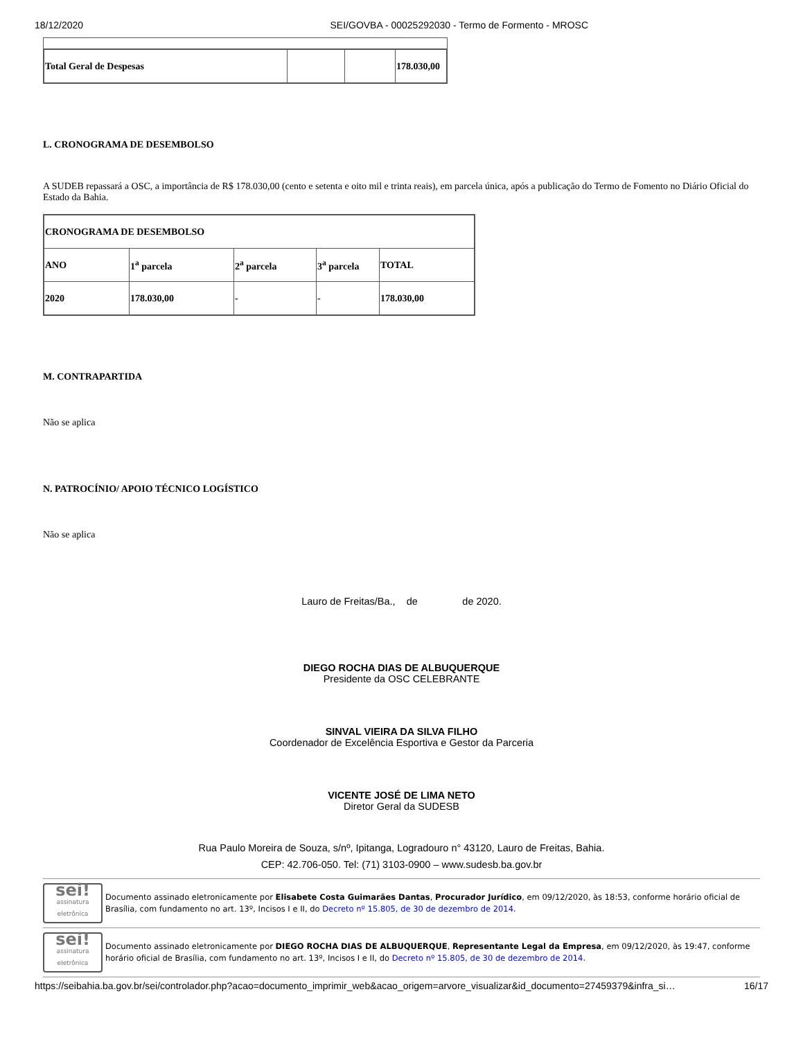18/12/2020 SEI/GOVBA - 00025292030 - Termo de Formento - MROSC
| Total Geral de Despesas | | | 178.030,00 |
L. CRONOGRAMA DE DESEMBOLSO
A SUDEB repassará a OSC, a importância de R$ 178.030,00 (cento e setenta e oito mil e trinta reais), em parcela única, após a publicação do Termo de Fomento no Diário Oficial do Estado da Bahia.
| CRONOGRAMA DE DESEMBOLSO | | | | |
| ANO | 1<sup>a</sup> parcela | 2<sup>a</sup> parcela | 3<sup>a</sup> parcela | TOTAL |
| 2020 | 178.030,00 | - | - | 178.030,00 |
M. CONTRAPARTIDA
Não se aplica
N. PATROCÍNIO/ APOIO TÉCNICO LOGÍSTICO
Não se aplica
Lauro de Freitas/Ba., de de 2020.
DIEGO ROCHA DIAS DE ALBUQUERQUE
Presidente da OSC CELEBRANTE
SINVAL VIEIRA DA SILVA FILHO
Coordenador de Excelência Esportiva e Gestor da Parceria
VICENTE JOSÉ DE LIMA NETO
Diretor Geral da SUDESB
Rua Paulo Moreira de Souza, s/nº, Ipitanga, Logradouro n° 43120, Lauro de Freitas, Bahia.
CEP: 42.706-050. Tel: (71) 3103-0900 – www.sudesb.ba.gov.br
sei!
assinatura eletrônica
Documento assinado eletronicamente por Elisabete Costa Guimarães Dantas, Procurador Jurídico, em 09/12/2020, às 18:53, conforme horário oficial de Brasília, com fundamento no art. 13º, Incisos I e II, do Decreto nº 15.805, de 30 de dezembro de 2014.
sei!
assinatura eletrônica
Documento assinado eletronicamente por DIEGO ROCHA DIAS DE ALBUQUERQUE, Representante Legal da Empresa, em 09/12/2020, às 19:47, conforme horário oficial de Brasília, com fundamento no art. 13º, Incisos I e II, do Decreto nº 15.805, de 30 de dezembro de 2014.
https://seibahia.ba.gov.br/sei/controlador.php?acao=documento_imprimir_web&acao_origem=arvore_visualizar&id_documento=27459379&infra_si… 16/17